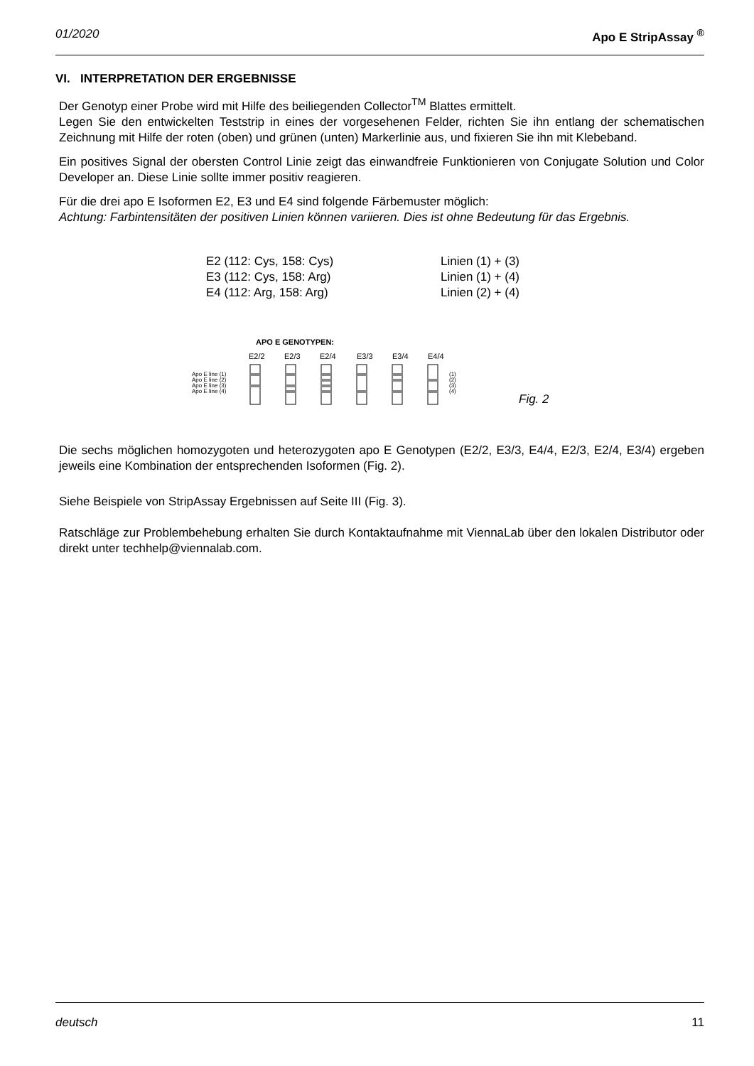01/2020 Apo E StripAssay <sup>®</sup>
VI. INTERPRETATION DER ERGEBNISSE
Der Genotyp einer Probe wird mit Hilfe des beiliegenden Collector<sup>TM</sup> Blattes ermittelt.
Legen Sie den entwickelten Teststrip in eines der vorgesehenen Felder, richten Sie ihn entlang der schematischen Zeichnung mit Hilfe der roten (oben) und grünen (unten) Markerlinie aus, und fixieren Sie ihn mit Klebeband.
Ein positives Signal der obersten Control Linie zeigt das einwandfreie Funktionieren von Conjugate Solution und Color Developer an. Diese Linie sollte immer positiv reagieren.
Für die drei apo E Isoformen E2, E3 und E4 sind folgende Färbemuster möglich:
Achtung: Farbintensitäten der positiven Linien können variieren. Dies ist ohne Bedeutung für das Ergebnis.
E2 (112: Cys, 158: Cys) Linien (1) + (3)
E3 (112: Cys, 158: Arg) Linien (1) + (4)
E4 (112: Arg, 158: Arg) Linien (2) + (4)
APO E GENOTYPEN:
E2/2
E2/3
E2/4
E3/3
E3/4
E4/4
Apo E line (1)
Apo E line (2)
Apo E line (3)
Apo E line (4)
(1)
(2)
(3)
(4)
Fig. 2
Die sechs möglichen homozygoten und heterozygoten apo E Genotypen (E2/2, E3/3, E4/4, E2/3, E2/4, E3/4) ergeben jeweils eine Kombination der entsprechenden Isoformen (Fig. 2).
Siehe Beispiele von StripAssay Ergebnissen auf Seite III (Fig. 3).
Ratschläge zur Problembehebung erhalten Sie durch Kontaktaufnahme mit ViennaLab über den lokalen Distributor oder direkt unter techhelp@viennalab.com.
deutsch 11